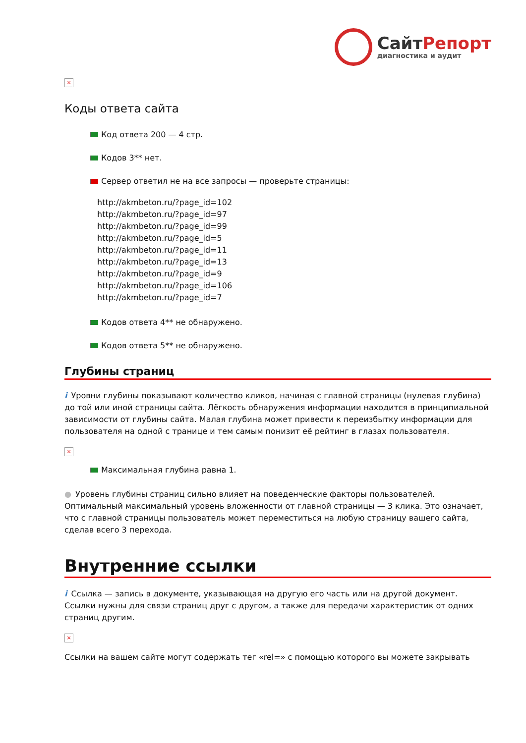СайтРепорт
диагностика и аудит
×
Коды ответа сайта
Код ответа 200 — 4 стр.
Кодов 3** нет.
Сервер ответил не на все запросы — проверьте страницы:
http://akmbeton.ru/?page_id=102
http://akmbeton.ru/?page_id=97
http://akmbeton.ru/?page_id=99
http://akmbeton.ru/?page_id=5
http://akmbeton.ru/?page_id=11
http://akmbeton.ru/?page_id=13
http://akmbeton.ru/?page_id=9
http://akmbeton.ru/?page_id=106
http://akmbeton.ru/?page_id=7
Кодов ответа 4** не обнаружено.
Кодов ответа 5** не обнаружено.
Глубины страниц
i Уровни глубины показывают количество кликов, начиная с главной страницы (нулевая глубина) до той или иной страницы сайта. Лёгкость обнаружения информации находится в принципиальной зависимости от глубины сайта. Малая глубина может привести к переизбытку информации для пользователя на одной с транице и тем самым понизит её рейтинг в глазах пользователя.
×
Максимальная глубина равна 1.
● Уровень глубины страниц сильно влияет на поведенческие факторы пользователей. Оптимальный максимальный уровень вложенности от главной страницы — 3 клика. Это означает, что с главной страницы пользователь может переместиться на любую страницу вашего сайта, сделав всего 3 перехода.
Внутренние ссылки
i Ссылка — запись в документе, указывающая на другую его часть или на другой документ. Ссылки нужны для связи страниц друг с другом, а также для передачи характеристик от одних страниц другим.
×
Ссылки на вашем сайте могут содержать тег «rel=» с помощью которого вы можете закрывать